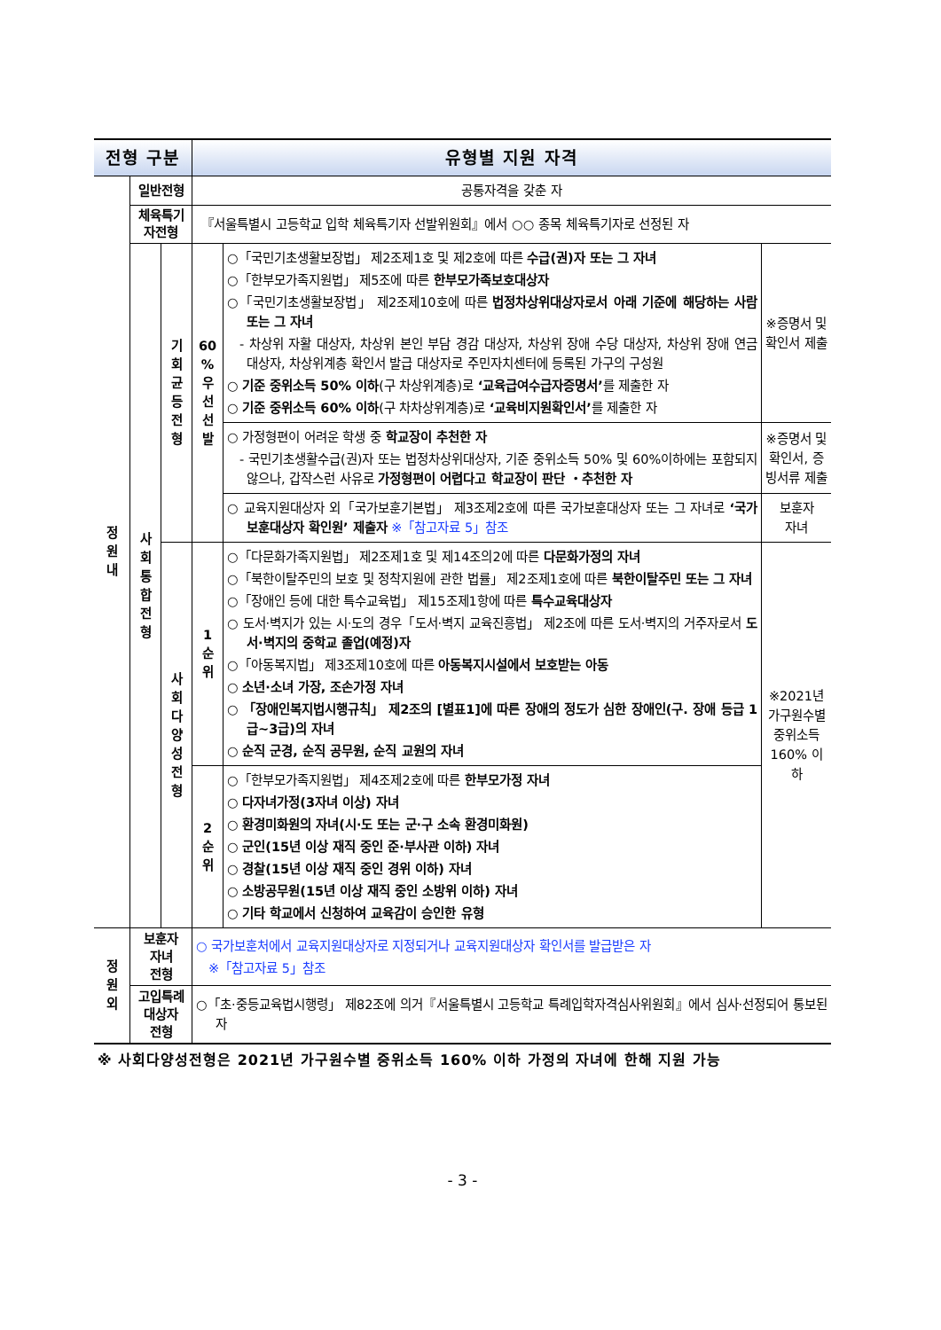| 전형 구분 | | | 유형별 지원 자격 | | |
| --- | --- | --- | --- | --- | --- |
| 정 원 내 | 일반전형 | | 공통자격을 갖춘 자 | | |
| | 체육특기 자전형 | | 『서울특별시 고등학교 입학 체육특기자 선발위원회』에서 ○○ 종목 체육특기자로 선정된 자 | | |
| | 사 회 통 합 전 형 | 기 회 균 등 전 형 | 60 % 우 선 선 발 | ○「국민기초생활보장법」 제2조제1호 및 제2호에 따른 수급(권)자 또는 그 자녀 ○「한부모가족지원법」 제5조에 따른 한부모가족보호대상자 ○「국민기초생활보장법」 제2조제10호에 따른 법정차상위대상자로서 아래 기준에 해당하는 사람 또는 그 자녀 - 차상위 자활 대상자, 차상위 본인 부담 경감 대상자, 차상위 장애 수당 대상자, 차상위 장애 연금 대상자, 차상위계층 확인서 발급 대상자로 주민자치센터에 등록된 가구의 구성원 ○ 기준 중위소득 50% 이하 (구 차상위계층)로 ‘교육급여수급자증명서’ 를 제출한 자 ○ 기준 중위소득 60% 이하 (구 차차상위계층)로 ‘교육비지원확인서’ 를 제출한 자 | ※증명서 및 확인서 제출 |
| | | | | ○ 가정형편이 어려운 학생 중 학교장이 추천한 자 - 국민기초생활수급(권)자 또는 법정차상위대상자, 기준 중위소득 50% 및 60%이하에는 포함되지 않으나, 갑작스런 사유로 가정형편이 어렵다고 학교장이 판단 ・추천한 자 | ※증명서 및 확인서, 증빙서류 제출 |
| | | | | ○ 교육지원대상자 외「국가보훈기본법」 제3조제2호에 따른 국가보훈대상자 또는 그 자녀로 ‘국가보훈대상자 확인원’ 제출자 ※「참고자료 5」참조 | 보훈자 자녀 |
| | | 사 회 다 양 성 전 형 | 1 순 위 | ○「다문화가족지원법」 제2조제1호 및 제14조의2에 따른 다문화가정의 자녀 ○「북한이탈주민의 보호 및 정착지원에 관한 법률」 제2조제1호에 따른 북한이탈주민 또는 그 자녀 ○「장애인 등에 대한 특수교육법」 제15조제1항에 따른 특수교육대상자 ○ 도서·벽지가 있는 시·도의 경우「도서·벽지 교육진흥법」 제2조에 따른 도서·벽지의 거주자로서 도서·벽지의 중학교 졸업(예정)자 ○「아동복지법」 제3조제10호에 따른 아동복지시설에서 보호받는 아동 ○ 소년·소녀 가장, 조손가정 자녀 ○ 「장애인복지법시행규칙」 제2조의 [별표1]에 따른 장애의 정도가 심한 장애인(구. 장애 등급 1급~3급)의 자녀 ○ 순직 군경, 순직 공무원, 순직 교원의 자녀 | ※2021년 가구원수별 중위소득 160% 이하 |
| | | | 2 순 위 | ○「한부모가족지원법」 제4조제2호에 따른 한부모가정 자녀 ○ 다자녀가정(3자녀 이상) 자녀 ○ 환경미화원의 자녀(시·도 또는 군·구 소속 환경미화원) ○ 군인(15년 이상 재직 중인 준·부사관 이하) 자녀 ○ 경찰(15년 이상 재직 중인 경위 이하) 자녀 ○ 소방공무원(15년 이상 재직 중인 소방위 이하) 자녀 ○ 기타 학교에서 신청하여 교육감이 승인한 유형 | |
| 정 원 외 | 보훈자 자녀 전형 | | ○ 국가보훈처에서 교육지원대상자로 지정되거나 교육지원대상자 확인서를 발급받은 자 ※「참고자료 5」참조 | | |
| | 고입특례 대상자 전형 | | ○「초·중등교육법시행령」 제82조에 의거『서울특별시 고등학교 특례입학자격심사위원회』에서 심사·선정되어 통보된 자 | | |
※ 사회다양성전형은 2021년 가구원수별 중위소득 160% 이하 가정의 자녀에 한해 지원 가능
- 3 -